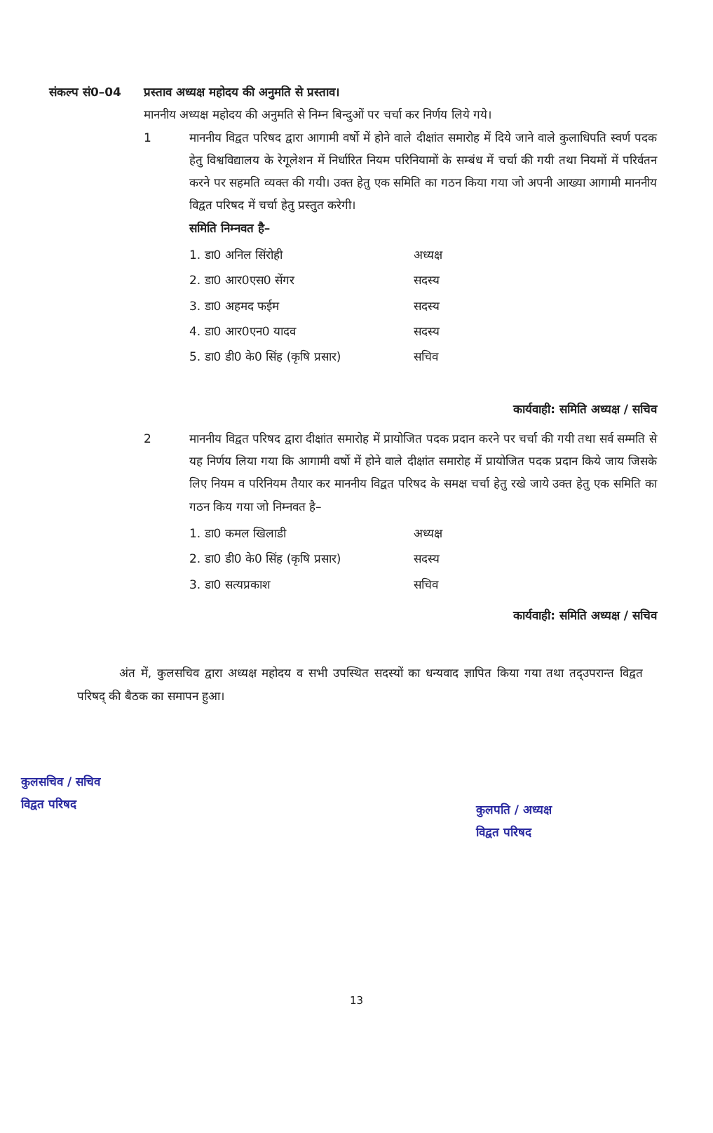संकल्प सं0–04 प्रस्ताव अध्यक्ष महोदय की अनुमति से प्रस्ताव।
माननीय अध्यक्ष महोदय की अनुमति से निम्न बिन्दुओं पर चर्चा कर निर्णय लिये गये।
1 माननीय विद्वत परिषद द्वारा आगामी वर्षो में होने वाले दीक्षांत समारोह में दिये जाने वाले कुलाधिपति स्वर्ण पदक हेतु विश्वविद्यालय के रेगूलेशन में निर्धारित नियम परिनियामों के सम्बंध में चर्चा की गयी तथा नियमों में परिर्वतन करने पर सहमति व्यक्त की गयी। उक्त हेतु एक समिति का गठन किया गया जो अपनी आख्या आगामी माननीय विद्वत परिषद में चर्चा हेतु प्रस्तुत करेगी।
समिति निम्नवत है–
| 1. डा0 अनिल सिंरोही | अध्यक्ष |
| 2. डा0 आर0एस0 सेंगर | सदस्य |
| 3. डा0 अहमद फईम | सदस्य |
| 4. डा0 आर0एन0 यादव | सदस्य |
| 5. डा0 डी0 के0 सिंह (कृषि प्रसार) | सचिव |
कार्यवाही: समिति अध्यक्ष / सचिव
2 माननीय विद्वत परिषद द्वारा दीक्षांत समारोह में प्रायोजित पदक प्रदान करने पर चर्चा की गयी तथा सर्व सम्मति से यह निर्णय लिया गया कि आगामी वर्षो में होने वाले दीक्षांत समारोह में प्रायोजित पदक प्रदान किये जाय जिसके लिए नियम व परिनियम तैयार कर माननीय विद्वत परिषद के समक्ष चर्चा हेतु रखे जाये उक्त हेतु एक समिति का गठन किय गया जो निम्नवत है–
| 1. डा0 कमल खिलाडी | अध्यक्ष |
| 2. डा0 डी0 के0 सिंह (कृषि प्रसार) | सदस्य |
| 3. डा0 सत्यप्रकाश | सचिव |
कार्यवाही: समिति अध्यक्ष / सचिव
अंत में, कुलसचिव द्वारा अध्यक्ष महोदय व सभी उपस्थित सदस्यों का धन्यवाद ज्ञापित किया गया तथा तद्उपरान्त विद्वत परिषद् की बैठक का समापन हुआ।
कुलसचिव / सचिव
विद्वत परिषद
कुलपति / अध्यक्ष
विद्वत परिषद
13